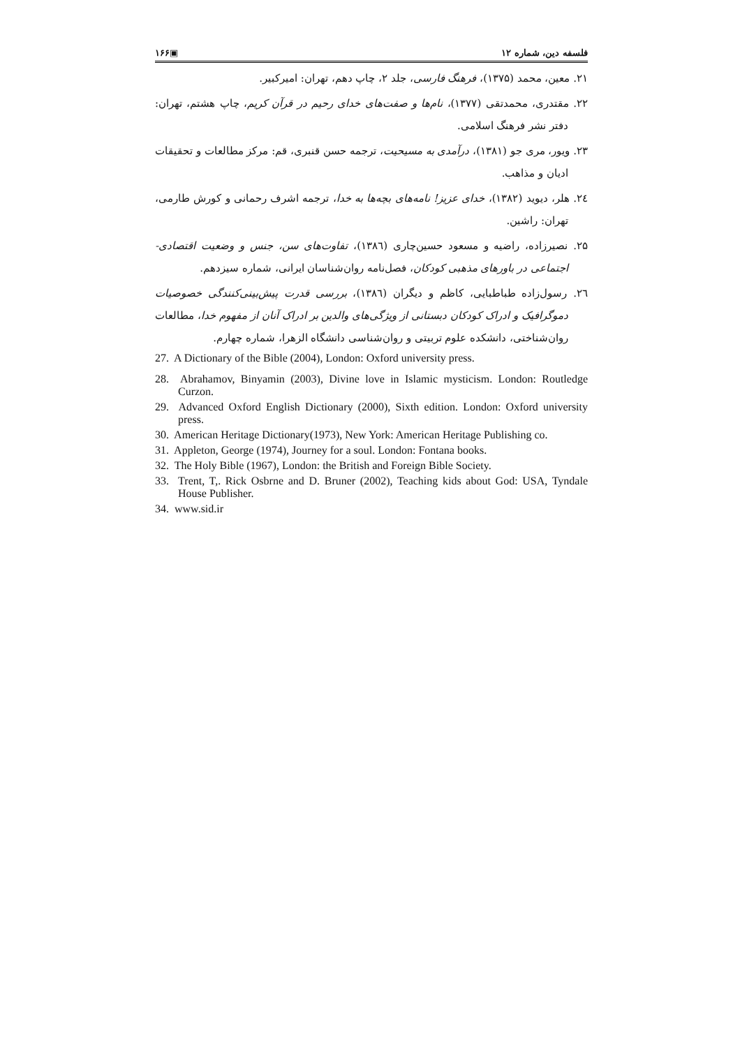فلسفه دین، شماره ۱۲ ▣۱۶۶
۲۱. معین، محمد (۱۳۷۵)، فرهنگ فارسی، جلد ۲، چاپ دهم، تهران: امیرکبیر.
۲۲. مقتدری، محمدتقی (۱۳۷۷)، نام‌ها و صفت‌های خدای رحیم در قرآن کریم، چاپ هشتم، تهران: دفتر نشر فرهنگ اسلامی.
۲۳. ویور، مری جو (۱۳۸۱)، درآمدی به مسیحیت، ترجمه حسن قنبری، قم: مرکز مطالعات و تحقیقات ادیان و مذاهب.
۲٤. هلر، دیوید (۱۳۸۲)، خدای عزیز! نامه‌های بچه‌ها به خدا، ترجمه اشرف رحمانی و کورش طارمی، تهران: راشین.
۲۵. نصیرزاده، راضیه و مسعود حسین‌چاری (۱۳۸٦)، تفاوت‌های سن، جنس و وضعیت اقتصادی- اجتماعی در باورهای مذهبی کودکان، فصل‌نامه روان‌شناسان ایرانی، شماره سیزدهم.
۲٦. رسول‌زاده طباطبایی، کاظم و دیگران (۱۳۸٦)، بررسی قدرت پیش‌بینی‌کنندگی خصوصیات دموگرافیک و ادراک کودکان دبستانی از ویژگی‌های والدین بر ادراک آنان از مفهوم خدا، مطالعات روان‌شناختی، دانشکده علوم تربیتی و روان‌شناسی دانشگاه الزهرا، شماره چهارم.
27. A Dictionary of the Bible (2004), London: Oxford university press.
28. Abrahamov, Binyamin (2003), Divine love in Islamic mysticism. London: Routledge Curzon.
29. Advanced Oxford English Dictionary (2000), Sixth edition. London: Oxford university press.
30. American Heritage Dictionary(1973), New York: American Heritage Publishing co.
31. Appleton, George (1974), Journey for a soul. London: Fontana books.
32. The Holy Bible (1967), London: the British and Foreign Bible Society.
33. Trent, T,. Rick Osbrne and D. Bruner (2002), Teaching kids about God: USA, Tyndale House Publisher.
34. www.sid.ir